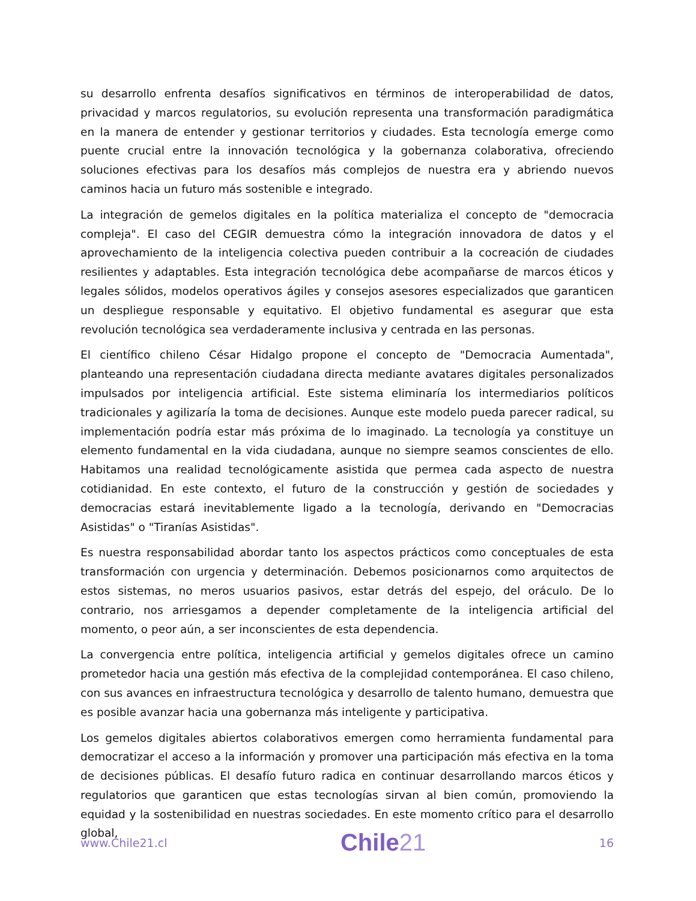su desarrollo enfrenta desafíos significativos en términos de interoperabilidad de datos, privacidad y marcos regulatorios, su evolución representa una transformación paradigmática en la manera de entender y gestionar territorios y ciudades. Esta tecnología emerge como puente crucial entre la innovación tecnológica y la gobernanza colaborativa, ofreciendo soluciones efectivas para los desafíos más complejos de nuestra era y abriendo nuevos caminos hacia un futuro más sostenible e integrado.
La integración de gemelos digitales en la política materializa el concepto de "democracia compleja". El caso del CEGIR demuestra cómo la integración innovadora de datos y el aprovechamiento de la inteligencia colectiva pueden contribuir a la cocreación de ciudades resilientes y adaptables. Esta integración tecnológica debe acompañarse de marcos éticos y legales sólidos, modelos operativos ágiles y consejos asesores especializados que garanticen un despliegue responsable y equitativo. El objetivo fundamental es asegurar que esta revolución tecnológica sea verdaderamente inclusiva y centrada en las personas.
El científico chileno César Hidalgo propone el concepto de "Democracia Aumentada", planteando una representación ciudadana directa mediante avatares digitales personalizados impulsados por inteligencia artificial. Este sistema eliminaría los intermediarios políticos tradicionales y agilizaría la toma de decisiones. Aunque este modelo pueda parecer radical, su implementación podría estar más próxima de lo imaginado. La tecnología ya constituye un elemento fundamental en la vida ciudadana, aunque no siempre seamos conscientes de ello. Habitamos una realidad tecnológicamente asistida que permea cada aspecto de nuestra cotidianidad. En este contexto, el futuro de la construcción y gestión de sociedades y democracias estará inevitablemente ligado a la tecnología, derivando en "Democracias Asistidas" o "Tiranías Asistidas".
Es nuestra responsabilidad abordar tanto los aspectos prácticos como conceptuales de esta transformación con urgencia y determinación. Debemos posicionarnos como arquitectos de estos sistemas, no meros usuarios pasivos, estar detrás del espejo, del oráculo. De lo contrario, nos arriesgamos a depender completamente de la inteligencia artificial del momento, o peor aún, a ser inconscientes de esta dependencia.
La convergencia entre política, inteligencia artificial y gemelos digitales ofrece un camino prometedor hacia una gestión más efectiva de la complejidad contemporánea. El caso chileno, con sus avances en infraestructura tecnológica y desarrollo de talento humano, demuestra que es posible avanzar hacia una gobernanza más inteligente y participativa.
Los gemelos digitales abiertos colaborativos emergen como herramienta fundamental para democratizar el acceso a la información y promover una participación más efectiva en la toma de decisiones públicas. El desafío futuro radica en continuar desarrollando marcos éticos y regulatorios que garanticen que estas tecnologías sirvan al bien común, promoviendo la equidad y la sostenibilidad en nuestras sociedades. En este momento crítico para el desarrollo global,
www.Chile21.cl
Chile21
16